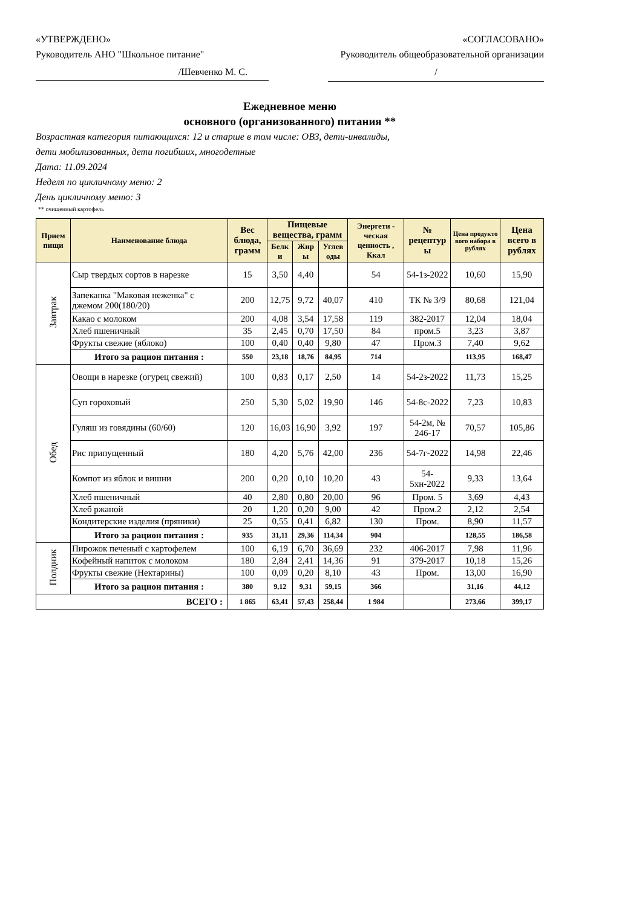«УТВЕРЖДЕНО»
Руководитель АНО "Школьное питание"
«СОГЛАСОВАНО»
Руководитель общеобразовательной организации
/Шевченко М. С. /
Ежедневное меню
основного (организованного) питания **
Возрастная категория питающихся: 12 и старше в том числе: ОВЗ, дети-инвалиды,
дети мобилизованных, дети погибших, многодетные
Дата: 11.09.2024
Неделя по цикличному меню: 2
День цикличному меню: 3
** очищенный картофель
| Прием пищи | Наименование блюда | Вес блюда, грамм | Пищевые вещества, грамм | | | Энергети - ческая ценность , Ккал | № рецептур ы | Цена продукто вого набора в рублях | Цена всего в рублях |
| --- | --- | --- | --- | --- | --- | --- | --- | --- | --- |
| | | | Белк и | Жир ы | Углев оды | | | | |
| Завтрак | Сыр твердых сортов в нарезке | 15 | 3,50 | 4,40 | | 54 | 54-1з-2022 | 10,60 | 15,90 |
| | Запеканка "Маковая неженка" с джемом 200(180/20) | 200 | 12,75 | 9,72 | 40,07 | 410 | ТК № 3/9 | 80,68 | 121,04 |
| | Какао с молоком | 200 | 4,08 | 3,54 | 17,58 | 119 | 382-2017 | 12,04 | 18,04 |
| | Хлеб пшеничный | 35 | 2,45 | 0,70 | 17,50 | 84 | пром.5 | 3,23 | 3,87 |
| | Фрукты свежие (яблоко) | 100 | 0,40 | 0,40 | 9,80 | 47 | Пром.3 | 7,40 | 9,62 |
| | Итого за рацион питания : | 550 | 23,18 | 18,76 | 84,95 | 714 | | 113,95 | 168,47 |
| Обед | Овощи в нарезке (огурец свежий) | 100 | 0,83 | 0,17 | 2,50 | 14 | 54-2з-2022 | 11,73 | 15,25 |
| | Суп гороховый | 250 | 5,30 | 5,02 | 19,90 | 146 | 54-8с-2022 | 7,23 | 10,83 |
| | Гуляш из говядины (60/60) | 120 | 16,03 | 16,90 | 3,92 | 197 | 54-2м, № 246-17 | 70,57 | 105,86 |
| | Рис припущенный | 180 | 4,20 | 5,76 | 42,00 | 236 | 54-7г-2022 | 14,98 | 22,46 |
| | Компот из яблок и вишни | 200 | 0,20 | 0,10 | 10,20 | 43 | 54-5хн-2022 | 9,33 | 13,64 |
| | Хлеб пшеничный | 40 | 2,80 | 0,80 | 20,00 | 96 | Пром. 5 | 3,69 | 4,43 |
| | Хлеб ржаной | 20 | 1,20 | 0,20 | 9,00 | 42 | Пром.2 | 2,12 | 2,54 |
| | Кондитерские изделия (пряники) | 25 | 0,55 | 0,41 | 6,82 | 130 | Пром. | 8,90 | 11,57 |
| | Итого за рацион питания : | 935 | 31,11 | 29,36 | 114,34 | 904 | | 128,55 | 186,58 |
| Полдник | Пирожок печеный с картофелем | 100 | 6,19 | 6,70 | 36,69 | 232 | 406-2017 | 7,98 | 11,96 |
| | Кофейный напиток с молоком | 180 | 2,84 | 2,41 | 14,36 | 91 | 379-2017 | 10,18 | 15,26 |
| | Фрукты свежие (Нектарины) | 100 | 0,09 | 0,20 | 8,10 | 43 | Пром. | 13,00 | 16,90 |
| | Итого за рацион питания : | 380 | 9,12 | 9,31 | 59,15 | 366 | | 31,16 | 44,12 |
| ВСЕГО : | | 1 865 | 63,41 | 57,43 | 258,44 | 1 984 | | 273,66 | 399,17 |